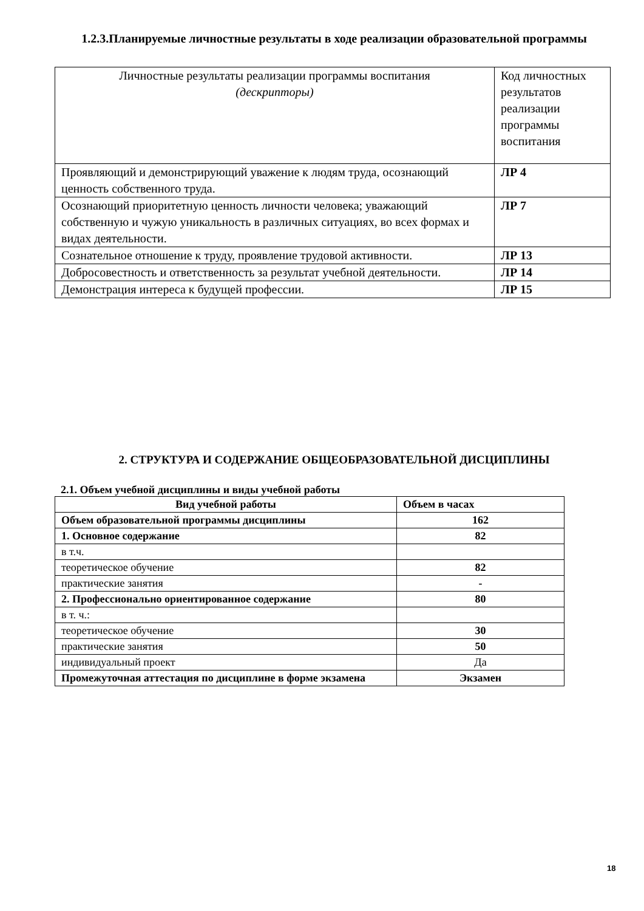1.2.3.Планируемые личностные результаты в ходе реализации образовательной программы
| Личностные результаты реализации программы воспитания (дескрипторы) | Код личностных результатов реализации программы воспитания |
| Проявляющий и демонстрирующий уважение к людям труда, осознающий ценность собственного труда. | ЛР 4 |
| Осознающий приоритетную ценность личности человека; уважающий собственную и чужую уникальность в различных ситуациях, во всех формах и видах деятельности. | ЛР 7 |
| Сознательное отношение к труду, проявление трудовой активности. | ЛР 13 |
| Добросовестность и ответственность за результат учебной деятельности. | ЛР 14 |
| Демонстрация интереса к будущей профессии. | ЛР 15 |
2. СТРУКТУРА И СОДЕРЖАНИЕ ОБЩЕОБРАЗОВАТЕЛЬНОЙ ДИСЦИПЛИНЫ
2.1. Объем учебной дисциплины и виды учебной работы
| Вид учебной работы | Объем в часах |
| --- | --- |
| Объем образовательной программы дисциплины | 162 |
| 1. Основное содержание | 82 |
| в т.ч. | |
| теоретическое обучение | 82 |
| практические занятия | - |
| 2. Профессионально ориентированное содержание | 80 |
| в т. ч.: | |
| теоретическое обучение | 30 |
| практические занятия | 50 |
| индивидуальный проект | Да |
| Промежуточная аттестация по дисциплине в форме экзамена | Экзамен |
18